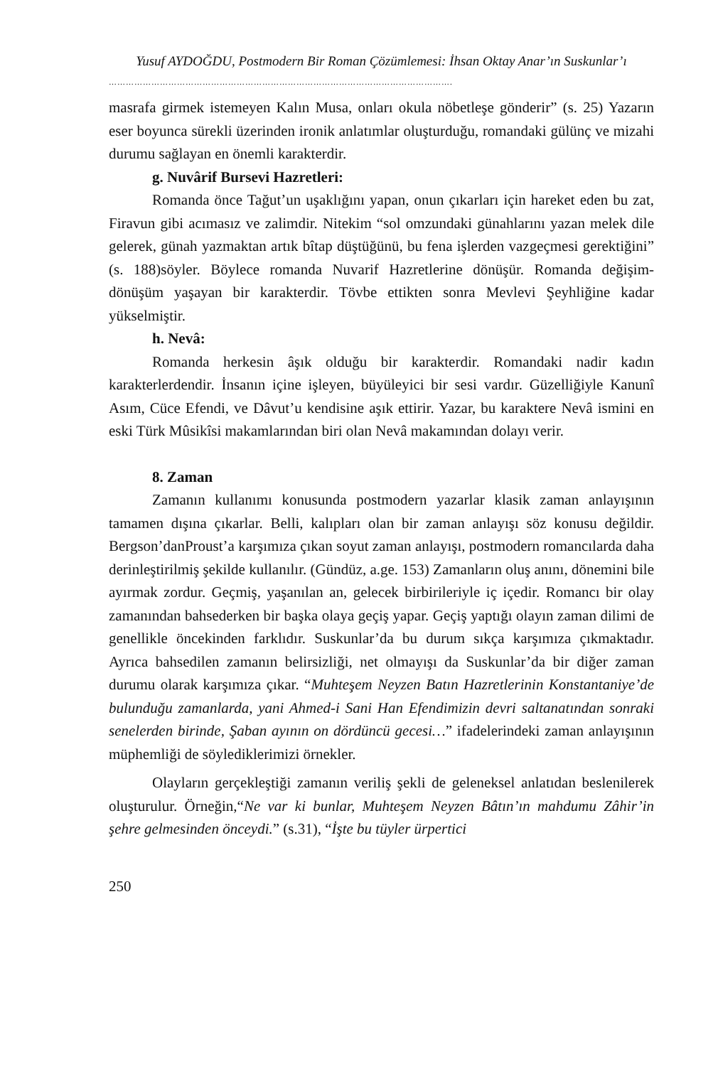Yusuf AYDOĞDU, Postmodern Bir Roman Çözümlemesi: İhsan Oktay Anar’ın Suskunlar’ı
………………………………………………………………………………………………………….
masrafa girmek istemeyen Kalın Musa, onları okula nöbetleşe gönderir” (s. 25) Yazarın eser boyunca sürekli üzerinden ironik anlatımlar oluşturduğu, romandaki gülünç ve mizahi durumu sağlayan en önemli karakterdir.
g. Nuvârif Bursevi Hazretleri:
Romanda önce Tağut’un uşaklığını yapan, onun çıkarları için hareket eden bu zat, Firavun gibi acımasız ve zalimdir. Nitekim “sol omzundaki günahlarını yazan melek dile gelerek, günah yazmaktan artık bîtap düştüğünü, bu fena işlerden vazgeçmesi gerektiğini” (s. 188)söyler. Böylece romanda Nuvarif Hazretlerine dönüşür. Romanda değişim-dönüşüm yaşayan bir karakterdir. Tövbe ettikten sonra Mevlevi Şeyhliğine kadar yükselmiştir.
h. Nevâ:
Romanda herkesin âşık olduğu bir karakterdir. Romandaki nadir kadın karakterlerdendir. İnsanın içine işleyen, büyüleyici bir sesi vardır. Güzelliğiyle Kanunî Asım, Cüce Efendi, ve Dâvut’u kendisine aşık ettirir. Yazar, bu karaktere Nevâ ismini en eski Türk Mûsikîsi makamlarından biri olan Nevâ makamından dolayı verir.
8. Zaman
Zamanın kullanımı konusunda postmodern yazarlar klasik zaman anlayışının tamamen dışına çıkarlar. Belli, kalıpları olan bir zaman anlayışı söz konusu değildir. Bergson’danProust’a karşımıza çıkan soyut zaman anlayışı, postmodern romancılarda daha derinleştirilmiş şekilde kullanılır. (Gündüz, a.ge. 153) Zamanların oluş anını, dönemini bile ayırmak zordur. Geçmiş, yaşanılan an, gelecek birbirileriyle iç içedir. Romancı bir olay zamanından bahsederken bir başka olaya geçiş yapar. Geçiş yaptığı olayın zaman dilimi de genellikle öncekinden farklıdır. Suskunlar’da bu durum sıkça karşımıza çıkmaktadır. Ayrıca bahsedilen zamanın belirsizliği, net olmayışı da Suskunlar’da bir diğer zaman durumu olarak karşımıza çıkar. “Muhteşem Neyzen Batın Hazretlerinin Konstantaniye’de bulunduğu zamanlarda, yani Ahmed-i Sani Han Efendimizin devri saltanatından sonraki senelerden birinde, Şaban ayının on dördüncü gecesi…” ifadelerindeki zaman anlayışının müphemliği de söylediklerimizi örnekler.
Olayların gerçekleştiği zamanın veriliş şekli de geleneksel anlatıdan beslenilerek oluşturulur. Örneğin,“Ne var ki bunlar, Muhteşem Neyzen Bâtın’ın mahdumu Zâhir’in şehre gelmesinden önceydi.” (s.31), “İşte bu tüyler ürpertici
250